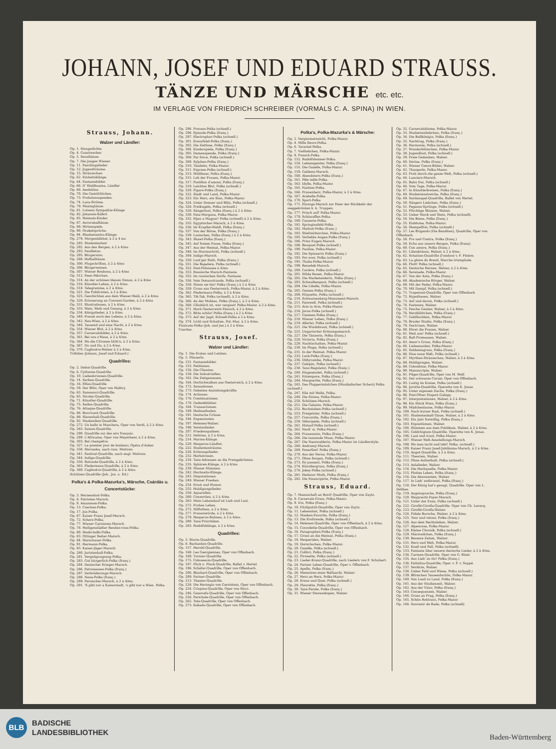JOHANN, JOSEF UND EDUARD STRAUSS.
TÄNZE UND MÄRSCHE etc. etc.
IM VERLAGE VON FRIEDRICH SCHREIBER (VORMALS C. A. SPINA) IN WIEN.
Strauss, Johann.
Walzer und Ländler:
Op. 1. Sinngedichte.
Op. 4. Gunstwerber.
Op. 5. Serailtänze.
Op. 7. Die jungen Wiener.
Op. 11. Faschingslieder
Op. 12. Jugendträume.
Op. 15. Sträusschen.
Op. 62. Einheitsklänge.
Op. 64. Fantasiebilder.
Op. 66. D' Waldbuama, Ländler
Op. 68. Aeolstöne.
Op. 70. Die Gemüthlichen.
Op. 73. Frohsinnsspenden.
Op. 74. Lava-Ströme.
Op. 79. Maxingtänze.
Op. 81. Luisens Sympathie-Klänge
Op. 82. Johannis-Käferl.
Op. 85. Heimats-Kinder.
Op. 87. Auroraballtänze.
Op. 89. Hirtenspiele.
Op. 90. Orakelsprüche.
Op. 94. Rhadamantus-Klänge.
Op. 279. Morgenblätter, à 2 à 4 ms
Op. 285. Studentenlust.
Op. 292. Aus den Bergen, à 2 à 4/ms
Op. 293. Feuilleton.
Op. 295. Bürgersinn.
Op. 298. Hofballtänze.
Op. 300. Flugschriften, à 2 à 4/ms
Op. 306. Bürgerweisen.
Op. 307. Wiener Bonbons, à 2 à 4/ms
Op. 312. Feen-Märchen.
Op. 314. An der schönen blauen Donau, à 2 à 4/ms
Op. 316. Künstler-Leben, à 2 à 4/ms.
Op. 318. Telegramme, à 2 à 4/ms.
Op. 321. Die Publicisten, à 2 à 4/ms.
Op. 325. Geschichten aus dem Wiener-Wald, à 2 à 4/ms.
Op. 329. Erinnerung an Convent-Garden, à 2 à 4/ms
Op. 331. Illustrationen, à 2 à 4/ms.
Op. 333. Wein, Weib und Gesang, à 2 à 4/ms.
Op. 334. Königslieder, à 2 à 4/ms.
Op. 340. Freuet euch des Lebens, à 2 à 4/ms.
Op. 342. Neu-Wien, à 2 à 4/ms.
Op. 346. Tausend und eine Nacht, à 2 à 4/ms.
Op. 354. Wiener Blut, à 2 à 4/ms.
Op. 357. Carnevalsbilder, à 2 à 4/ms.
Op. 361. Bei uns z'Haus, à 2 à 4/ms.
Op. 364. Wo die Citronen blüh'n, à 2 à 4/ms.
Op. 367. Du und Du, à 2 à 4/ms.
Op. 370. Cagliostro-Walzer à 2 à 4/ms.
Trifolien (Johann, Josef und Eduard.)
Quadrilles:
Op. 2. Debut-Quadrille.
Op. 6. Cytheren-Quadrille.
Op. 10. Liebesbrunnen-Quadrille.
Op. 14. Serben-Quadrille.
Op. 16. Elfen-Quadrille
Op. 59. Der Blitz, Oper von Halévy.
Op. 63. Sanssouci-Quadrille.
Op. 65. Nicolai-Quadrille.
Op. 71. Künstler-Quadrille.
Op. 75. Seifen-Quadrille.
Op. 76. Attaque-Quadrille.
Op. 86. Bouvivant-Quadrille.
Op. 88. Slavenball-Quadrille.
Op. 92. Maskenfest-Quadrille.
Op. 272. Un ballo in Maschera, Oper von Verdi, à 2 à 4/ms.
Op. 283. Saison-Quadrille.
Op. 290. Quadrille sur des airs français.
Op. 299. L'Africaine, Oper von Meyerbeer, à 2 à 4/ms.
Op. 303. Bal champêtre.
Op. 327. Le premier jour de bonheur, Opéra d'Auber
Op. 338. Slovianka, nach russ. Motiven.
Op. 341. Festival-Quadrille, nach engl. Motiven.
Op. 344. Indigo-Quadrille.
Op. 350. Rotunde-Quadrille, à 2 à 4/ms.
Op. 363. Fledermaus-Quadrille, à 2 à 4/ms.
Op. 369. Cagliostro-Quadrille, à 2 à 4/ms.
Schützen-Quadrille (Joh., Jos. u. Ed.)
Polka's & Polka-Mazurka's, Märsche, Csárdás u. Concertstücke:
Op. 3. Herzenslust-Polka.
Op. 8. Patrioten-Marsch.
Op. 9. Amazonen-Polka.
Op. 13. Czechen-Polka.
Op. 17. Jux-Polka.
Op. 67. Kaiser Franz Josef-Marsch.
Op. 72. Scherz-Polka.
Op. 77. Wiener Garnisons-Marsch.
Op. 78. Heiligenstädter Rendez-vous-Polka.
Op. 80. Hoski-holki-Polka.
Op. 83. Ottinger Reiter-Marsch.
Op. 84. Warschauer-Polka.
Op. 91. Hermann-Polka.
Op. 93. Kaiser-Jäger-Marsch.
Op. 280. Juristenball-Polka.
Op. 281. Vergnügungszug-Polka.
Op. 283. Gut bürgerlich-Polka (franç.)
Op. 284. Deutscher Krieger-Marsch.
Op. 286. Patronessen-Polka (franç.)
Op. 287. Verbrüderungs-Marsch.
Op. 288. Neue-Polka (franç.)
Op. 289. Persischer-Marsch, à 2 à 4/ms.
Op. 291. 'S gibt nur a Kaiserstadt, 's gibt nur a Wien. Polka.
Op. 294. Process-Polka (schnell.)
Op. 296. Episode-Polka (franç.)
Op. 297. Electrophor-Polka (schnell.)
Op. 301. Kreuzfidel-Polka (franç.)
Op. 302. Die Zeitlose, Polka (franç.)
Op. 304. Kinderspiele, Polka (franç.)
Op. 305. Damenspende, Polka (franç.)
Op. 308. Par force, Polka (schnell.)
Op. 309. Sylphen-Polka (franç.)
Op. 310. Tändelei, Polka-Mazur.
Op. 311. Express-Polka (schnell.)
Op. 313. Wildfeuer, Polka (franç.)
Op. 315. Lob der Frauen, Polka-Mazur.
Op. 317. Postillon d'amour, Polka (franç.)
Op. 319. Leichtes Blut, Polka (schnell.)
Op. 320. Figaro-Polka (franç.)
Op. 322. Stadt und Land, Polka-Mazur.
Op. 323. Ein Herz, ein Sinn, Polka-Mazur.
Op. 324. Unter Donner und Blitz, Polka (schnell.)
Op. 326. Freikugeln, Polka (schnell.)
Op. 328. Sängerlust, Polka (franç.) à 2 à 4/ms.
Op. 330. Fata-Morgana, Polka-Mazur.
Op. 332. Eljen a Magyar! Polka (schnell) à 2 à 4/ms.
Op. 335. Egyptischer-Marsch, à 2 à 4/ms.
Op. 336. Im Krapfen-Waldl, Polka (franç.)
Op. 337. Von der Börse, Polka (franç.)
Op. 339. Louischen, Polka (franç.) à 2 à 4/ms.
Op. 343. Shawl-Polka (franç.)
Op. 345. Auf freiem Fusse, Polka (franç.)
Op. 347. Aus der Heimat, Polka-Mazur.
Op. 348. Im Sturmschritt, Polka (schnell.)
Op. 349. Indigo-Marsch.
Op. 350. Lust'ger Rath, Polka (franç.)
Op. 351. Die Bajadere, Polka (schnell.)
Op. 352. Fest-Polonaise à 4/ms.
Op. 353. Russische Marsch-Fantasie.
Op. 355. Im russischen Dorfe, Fantasie.
Op. 356. Vom Donaustrande, Polka (schnell.)
Op. 358. Nimm sie hin! Polka (franç.) à 2 à 4/ms
Op. 359. Gruss aus Oesterreich, Polka-Mazur, à 2 à 4/ms.
Op. 362. Fledermaus-Polka, à 2 à 4/ms.
Op. 365. Tik-Tak, Polka (schnell), à 2 à 4/ms.
Op. 366. An der Moldau, Polka (franç.), à 2 à 4/ms.
Op. 368. Glücklich ist, wer vergisst! Polka-Mazur. à 2 à 4/ms.
Op. 371. Hoch Oesterreich-Marsch, à 2 à 4/ms.
Op. 372. Bitte schön! Polka (franç.) à 2 à 4/ms
Op. 373. Auf der Jagd, Schnell-Polka à 2 à 4/ms.
Op. 374. Licht und Schatten, Pol.-Maz. à 2 à 4/ms.
Pizzicato-Polka (Joh. und Jos.) à 2 à 4/ms.
Csardas.
Strauss, Josef.
Walzer und Ländler:
Op. 1. Die Ersten und Letzten.
Op. 5. Flinserln.
Op. 151. Fantasiebilder.
Op. 153. Petitionen.
Op. 156. Die Clienten.
Op. 158. Die Industriellen.
Op. 162. Die Zeitgenossen.
Op. 164. Dorfschwalben aus Oesterreich, à 2 à 4/ms.
Op. 172. Sensationen.
Op. 173. Geheime Anziehungskräfte.
Op. 174. Actionen.
Op. 176. Combinationen.
Op. 178. Gedenkblätter.
Op. 184. Transactionen.
Op. 189. Heilmethoden.
Op. 191. Deutsche Grüsse.
Op. 194. Expensnoten.
Op. 197. Helenen-Walzer.
Op. 198. Vereinslieder.
Op. 207. Friedenspalmen.
Op. 212. Delirien, à 2 à 4/ms.
Op. 214. Marien-Klänge.
Op. 220. Hesperus-Ländler.
Op. 222. Studententräume.
Op. 226. Krönungslieder.
Op. 232. Herbstrosen.
Op. 234. Tanz-Adressen an die Preisgekrönten.
Op. 235. Sphären-Klänge, à 2 à 4/ms.
Op. 239. Wiener Stimmen.
Op. 242. Hochzeits-Klänge.
Op. 243. Disputationen.
Op. 249. Wiener Fresken.
Op. 254. Ernst und Humor.
Op. 255. Huldigungslieder.
Op. 258. Aquarellen.
Op. 260. Consortien, à 2 à 4/ms.
Op. 263. Mein Lebenslauf ist Lieb und Lust.
Op. 272. Frohes Leben.
Op. 275. Nilfluthen, à 2 à 4/ms.
Op. 277. Frauenwürde, à 2 à 4/ms.
Op. 279. Hesperus-Bahnen, à 2 à 4/ms.
Op. 280. Tanz-Prioritäten.
Op. 283. Rudolfsklänge, à 2 à 4/ms.
Quadrilles:
Op. 3. Sturm-Quadrille.
Op. 8. Bachanten-Quadrille.
Op. 157. Herold-Quadrille.
Op. 168. Les Georgiennes, Oper von Offenbach.
Op. 169. Turnier-Quadrille.
Op. 175. Colosseum-Quadrille.
Op. 187. Flick u. Flock-Quadrille, Ballet v. Hertel.
Op. 196. Schäfer-Quadrille, Oper von Offenbach.
Op. 206. Blaubart-Quadrille, Oper von Offenbach.
Op. 209. Pariser-Quadrille.
Op. 213. Theater-Quadrille.
Op. 228. Die Herzogin von Gerolstein, Oper von Offenbach.
Op. 224. Crispino-Quadrille, Oper von Ricci.
Op. 246. Genovefa-Quadrille, Oper von Offenbach.
Op. 256. Perichole-Quadrille, Oper von Offenbach.
Op. 265. Tote-Quadrille, Oper von Offenbach.
Op. 273. Kakadu-Quadrille, Oper von Offenbach.
Polka's, Polka-Mazurka's & Märsche:
Op. 2. Vergissmeinnicht, Polka-Mazur.
Op. 4. Mille fleurs-Polka.
Op. 6. Tarantel-Polka.
Op. 7. Vielliebchen, Polka-Mazur.
Op. 9. Punsch-Polka.
Op. 152. Rudolfsheimer-Polka.
Op. 154. Lebensgeister, Polka (franç.)
Op. 155. Die Gazelle, Polka-Mazur.
Op. 159. Gablenz-Marsch.
Op. 160. Abendstern-Polka (franç.)
Op. 161. Pêle mêle-Polka.
Op. 163. Idylle, Polka-Mazur.
Op. 165. Fashion-Polka.
Op. 166. Frauenherz, Polka-Mazur, à 2 à 4/ms.
Op. 167. Arabella-Polka.
Op. 170. Sport-Polka
Op. 171. Einzugs-Marsch zur Feier der Rückkehr der sieggekrönten k. k. Truppen.
Op. 177. Frisch auf! Polka-Mazur.
Op. 179. Schlaraffen-Polka.
Op. 180. Causerie-Polka.
Op. 181. Springinsfeld-Polka.
Op. 182. Mailust-Polka (franç.)
Op. 183. Stiefmütterchen, Polka-Mazur.
Op. 185. Verliebte Augen-Polka (franç.)
Op. 186. Prinz Eugen-Marsch.
Op. 188. Bouquet-Polka (schnell.)
Op. 190. Pauline, Polka-Mazur.
Op. 192. Die Spinnerin Polka (franç.)
Op. 193. For ever, Polka (schnell.)
Op. 195. Thalia-Polka-Mazur.
Op. 199. Benedek-Marsch.
Op. 200. Carière, Polka (schnell.)
Op. 201. Wilde Rosen, Polka-Mazur.
Op. 202. Die Marketenderin, Polka (franç.)
Op. 203. Schwalbenpost, Polka (schnell.)
Op. 204. Die Libelle, Polka-Mazur.
Op. 205. Genien-Polka (franç.)
Op. 208. Etiquette, Polka (schnell.)
Op. 210. Schwarzenberg-Monument-Marsch.
Op. 211. Farewell, Polka (schnell.)
Op. 215. Arm in Arm, Polka-Mazur.
Op. 216. Jocus-Polka (schnell.)
Op. 217. Gnomen-Polka (franç.)
Op. 218. Wiener Leben, Polka (franç.)
Op. 219. Allerlei, Polka (schnell.)
Op. 221. Die Windsbraut, Polka (schnell.)
Op. 225. Ungarischer Krönungsmarsch.
Op. 227. Die Tänzerin, Polka (franç.)
Op. 228. Victoria, Polka (franç.)
Op. 229. Nachtschatten, Polka-Mazur.
Op. 230. Im Fluge, Polka (schnell.)
Op. 231. In der Heimat, Polka-Mazur.
Op. 233. Lock-Polka (franç.)
Op. 236. Dithyrambe, Polka-Mazur.
Op. 237. Galopin, Polka (schnell.)
Op. 238. Tanz-Regulator, Polka (franç.)
Op. 240. Eingesendet, Polka (schnell.)
Op. 241. Extempore, Polka (franç.)
Op. 244. Marguerite, Polka (franç.)
Op. 245. Das Plappermäulchen (Musikalischer Scherz) Polka (schnell.)
Op. 247. Eile mit Weile, Polka.
Op. 248. Die Sirene, Polka-Mazur.
Op. 250. Schützen-Marsch.
Op. 251. Die Galante, Polka-Mazur.
Op. 252. Buchstaben-Polka (schnell.)
Op. 253. Freigeister, Polka (schnell.)
Op. 257. Concordia, Polka (franç.)
Op. 259. Vélocipède, Polka (schnell.)
Op. 261. Elstanf-Polka (schnell.)
Op. 262. Neck' si, Polka-Mazur.
Op. 264. Frauensinn, Polka (franç.)
Op. 266. Die tanzende Muse, Polka-Mazur.
Op. 267. Die Nasswalderin, Polka-Mazur im Ländlerstyle.
Op. 268. Andrassy-Marsch.
Op. 269. Feuerfest! Polka (franç.)
Op. 270. Aus der Ferne, Polka-Mazur.
Op. 271. Ohne Sorgen, Polka (schnell.)
Op. 273. En passant, Polka (franç.)
Op. 274. Künstlergruss, Polka (franç.)
Op. 278. Jokey-Polka (schnell.)
Op. 281. Heiterer Muth, Polka (franç.)
Op. 282. Die Emancipirte, Polka-Mazur.
Strauss, Eduard.
Op. 7. Mannschaft an Bord! Quadrille, Oper von Zaytz.
Op. 8. Carnevals-Gruss, Polka-Mazur.
Op. 9. Iris, Polka (franç.)
Op. 10. Fitzliputzli-Quadrille, Oper von Zaytz.
Op. 11. Lebenslust, Polka (schnell.)
Op. 12. Masken-Favorite, Polka (franç.)
Op. 13. Die Erolirende, Polka (schnell.)
Op. 14. Helenen-Quadrille, Oper von Offenbach, à 2 à 4/ms.
Op. 15. Cocoolette-Quadrille, Oper von Offenbach.
Op. 16. Paragraphen-Polka (franç.)
Op. 17. Gruss an die Heimat, Polka (franç.)
Op. 18. Hesperiden, Walzer.
Op. 19. Dornröschen, Polka-Mazur.
Op. 20. Gazelle, Polka (schnell.)
Op. 21. Colibri, Polka (franç.)
Op. 22. Pironette, Polka (schnell.)
Op. 23. Lieder-Kranz-Quadrille, nach Liedern von F. Schubert.
Op. 24. Pariser Leben-Quadrille, Oper v. Offenbach.
Op. 25. Apollo, Polka (franç.)
Op. 26. Memoiren einer Ballnacht, Walzer.
Op. 27. Herz an Herz, Polka-Mazur.
Op. 28. Kreuz und Quer, Polka (schnell.)
Op. 29. Fleurette, Polka (franç.)
Op. 30. Tanz-Parole, Polka (franç.)
Op. 31. Wiener Stereoskopen, Walzer.
Op. 32. Carnevalsblume, Polka-Mazur.
Op. 33. Studentenliebchen, Polka (franç.)
Op. 34. Die Ballkönigin, Polka (franç.)
Op. 35. Nachtrag, Polka (franç.)
Op. 36. Harmonie, Polka (schnell.)
Op. 37. Wunderblümchen, Polka-Mazur.
Op. 38. Jugendlust, Polka (schnell.)
Op. 39. Freie Gedanken, Walzer.
Op. 40. Devise, Polka (franç.)
Op. 41. Wiener Genre-Bilder, Walzer.
Op. 42. Thauperle, Polka-Mazur.
Op. 43. Froh durch die ganze Welt, Polka (schnell.)
Op. 44. Lanciers-Marsch.
Op. 45. Bahn frei, Polka (schnell.)
Op. 46. Vom Tage, Polka-Mazur.
Op. 47. In Künstlerkreisen, Polka (franç.)
Op. 48. Studentenstreiche, Polka (franç.)
Op. 49. Sardanapal-Quadrille, Ballet von Hertel.
Op. 50. Sängers Liebchen, Polka (franç.)
Op. 51. Pegasus-Sprünge, Polka (schnell.)
Op. 52. Flüchtige Skizzen, Walzer.
Op. 53. Ueber Stock und Stein, Polka (schnell).
Op. 54. Die Biene, Polka (franç.)
Op. 55. Eisblume, Polka-Mazur.
Op. 56. Stempelfrei, Polka (schnell.)
Op. 57. Les Brigands (Die Banditen), Quadrille, Oper von Offenbach.
Op. 58. Pro und Contra, Polka (franç.)
Op. 59. Echo aus unsern Bergen, Polka (franç).
Op. 60. Con amore, Polka (franç.)
Op. 61. Lilienkränze, Walzer, à 2 à 4/ms.
Op. 62. Schatten-Quadrille (l'ombre) v. F. Flotow.
Op. 63. La gloire du Bresil, Marche triomphale.
Op. 64. Flott! Polka (schnell.)
Op. 65. Deutsche Herzen, Walzer, à 2 à 4/ms.
Op. 66. Serenade, Polka-Mazur.
Op. 67. Von der Aula, Polka (franç.)
Op. 68. Akademische Bürger, Walzer.
Op. 69. Mit der Feder, Polka-Mazur.
Op. 70. Mit Dampf, Polka (schnell.)
Op. 71. Trapezunt-Quadrille, Oper von Offenbach
Op. 72. Hypothesen, Walzer.
Op. 73. Auf und davon, Polka (schnell.)
Op. 74. Fastonen, Walzer.
Op. 75. Fesche Geister, Walzer, à 2 à 4/ms.
Op. 76. Herzblättchen, Polka (franç.)
Op. 77. Goldfischlein, Polka-Mazur.
Op. 78. Bruder Studio, Polka (franç.)
Op. 79. Doctrinen, Walzer.
Op. 80. Ehret die Frauen, Walzer.
Op. 81. Weit aus! Polka (schnell.)
Op. 82. Ball-Promessen, Walzer.
Op. 83. Amor's Gruss, Polka (franç.)
Op. 84. Liebeszauber, Polka-Mazur.
Op. 85. Soldatengruss, Polka (franç.)
Op. 86. Eine neue Welt, Polka (schnell.)
Op. 87. Myrthen-Sträusschen, Walzer, à 2 à 4/ms.
Op. 88. Huldigungen, Walzer.
Op. 89. Colombine, Polka-Mazur.
Op. 90. Manuscripte, Walzer.
Op. 91. Pilger-Quadrille, Oper von M. Wolf.
Op. 92. Der schwarze Corsar, Oper von Offenbach.
Op. 93. Lustig im Kreise, Polka (schnell.)
Op. 94. Javotte-Quadrille, Operette von K. Jonas.
Op. 95. Unter eigenem Dache, Polka (franç.)
Op. 96. Post-Ofner Eisport-Galopp.
Op. 97. Interpretationen, Walzer, à 2 à 4/ms.
Op. 98. Ein Stück Wien, Polka (franç.)
Op. 99. Mädchenlaune, Polka-Mazur.
Op. 100. Nach kurzer Rast, Polka (schnell.)
Op. 101. Studentenball-Tänze, Walzer, à 2 à 4/ms.
Op. 102. Ein Jahr freiwillig, Polka (franç.)
Op. 103. Expositionen, Walzer.
Op. 104. Stimmen aus dem Publikum, Walzer, à 2 à 4/ms.
Op. 105. Goldchignon-Quadrille. Operette von K. Jonas.
Op. 106. Laut und traut, Polka-Mazur.
Op. 107. Wiener Welt-Ausstellungs-Marsch.
Op. 108. Wo man lacht und lebt! Polka. (schnell.)
Op. 109. Kaiser Franz Josef-Jubiläums-Marsch, à 2 à 4/ms.
Op. 110. Angot-Quadrille, à 2 à 4/ms.
Op. 111. Theorien, Walzer.
Op. 112. Ohne Aufenthalt, Polka (schnell.)
Op. 113. Aulalieder, Walzer.
Op. 114. Die Hochquelle, Polka-Mazur.
Op. 115. Flottes Leben, Polka (franç.)
Op. 116. Die Abonnenten, Walzer.
Op. 117. In Lieb' entbrannt, Polka (franç.)
Op. 118. Der König hat's gesagt, Quadrille. Oper von L. Delibes.
Op. 119. Augensprache, Polka (franç.)
Op. 120. Weyprecht-Payer-Marsch.
Op. 121. Unter der Enns, Polka (schnell.)
Op. 122. Giroflé-Girofla-Quadrille. Oper von Ch. Lecocq.
Op. 123. Giroflé-Girofla-Walzer.
Op. 124. Fidele Bursche, Walzer, à 2 à 4/ms.
Op. 125. Tour und retour, Polka (franç.)
Op. 126. Aus dem Rechtsleben, Walzer.
Op. 127. Alpenrose, Polka-Mazur.
Op. 128. Kleine Chronik, Polka (schnell.)
Op. 129. Märzveilchen, Polka (franç.)
Op. 130. Bessere Zeiten, Walzer.
Op. 131. Herz und Welt, Polka-Mazur.
Op. 132. Knall und Fall, Polka (schnell).
Op. 133. Fantasie über neuere deutsche Lieder, à 2 à 4/ms.
Op. 134. Carmen-Quadrille. Oper von G. Bizet.
Op. 135. Aus Lieb' zu ihr! Polka (franç.)
Op. 136. Fatinitza-Quadrille, Oper. v. F. v. Suppé.
Op. 137. Verdicte, Walzer.
Op. 138. Ueber Feld und Wiese, Polka (schnell.)
Op. 139. Blümchen Tausendschön, Polka-Mazur.
Op. 140. Von Land zu Land, Polka (franç.)
Op. 141. Aus der Studienzeit, Walzer.
Op. 142. Aus der Vizur, Polka (franç.)
Op. 143. Consequenzen, Walzer.
Op. 144. Gruss an Prag, Polka (franç.)
Op. 145. Schön Rohtraut, Polka-Mazur
Op. 146. Souvenir de Bade, Polka (schnell)
BLB
BADISCHE
LANDESBIBLIOTHEK
Baden-Württemberg